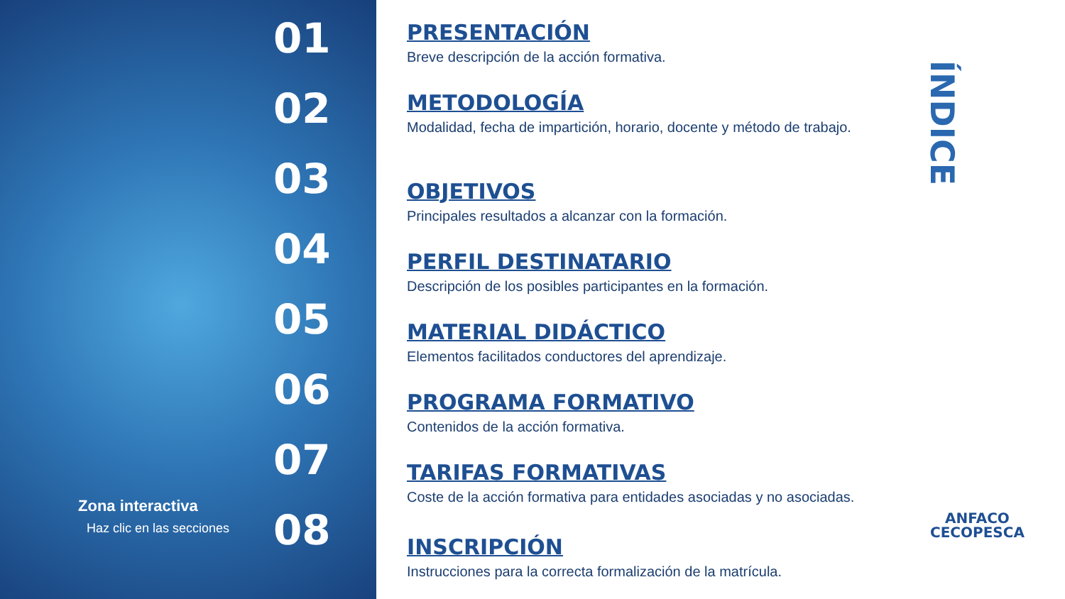01
02
03
04
05
06
07
08
Zona interactiva
Haz clic en las secciones
PRESENTACIÓN
Breve descripción de la acción formativa.
METODOLOGÍA
Modalidad, fecha de impartición, horario, docente y método de trabajo.
OBJETIVOS
Principales resultados a alcanzar con la formación.
PERFIL DESTINATARIO
Descripción de los posibles participantes en la formación.
MATERIAL DIDÁCTICO
Elementos facilitados conductores del aprendizaje.
PROGRAMA FORMATIVO
Contenidos de la acción formativa.
TARIFAS FORMATIVAS
Coste de la acción formativa para entidades asociadas y no asociadas.
INSCRIPCIÓN
Instrucciones para la correcta formalización de la matrícula.
ÍNDICE
ANFACO
CECOPESCA